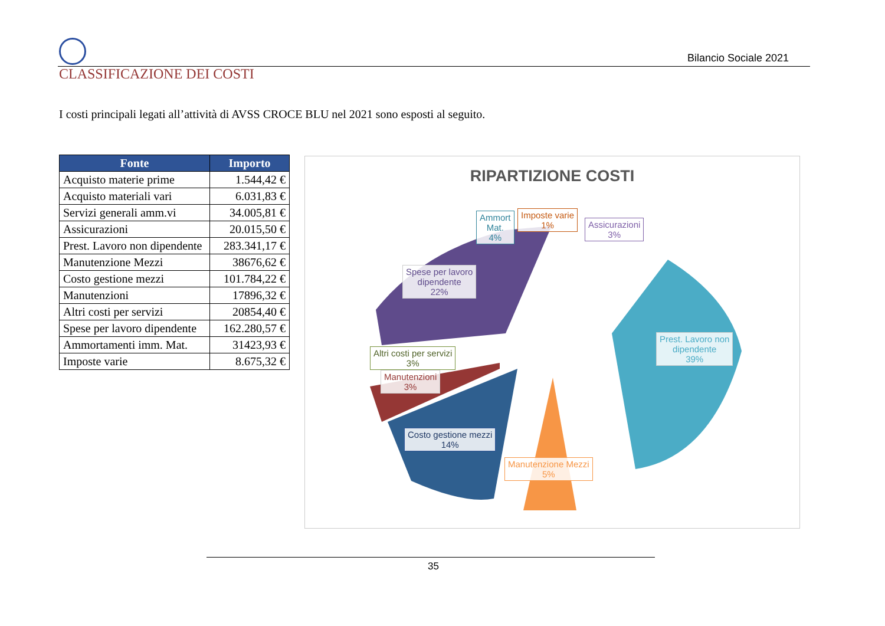Bilancio Sociale 2021
CLASSIFICAZIONE DEI COSTI
I costi principali legati all’attività di AVSS CROCE BLU nel 2021 sono esposti al seguito.
| Fonte | Importo |
| --- | --- |
| Acquisto materie prime | 1.544,42 € |
| Acquisto materiali vari | 6.031,83 € |
| Servizi generali amm.vi | 34.005,81 € |
| Assicurazioni | 20.015,50 € |
| Prest. Lavoro non dipendente | 283.341,17 € |
| Manutenzione Mezzi | 38676,62 € |
| Costo gestione mezzi | 101.784,22 € |
| Manutenzioni | 17896,32 € |
| Altri costi per servizi | 20854,40 € |
| Spese per lavoro dipendente | 162.280,57 € |
| Ammortamenti imm. Mat. | 31423,93 € |
| Imposte varie | 8.675,32 € |
RIPARTIZIONE COSTI
Ammort
Mat.
4%
Imposte varie
1%
Assicurazioni
3%
Spese per lavoro
dipendente
22%
Prest. Lavoro non
dipendente
39%
Altri costi per servizi
3%
Manutenzioni
3%
Costo gestione mezzi
14%
Manutenzione Mezzi
5%
35